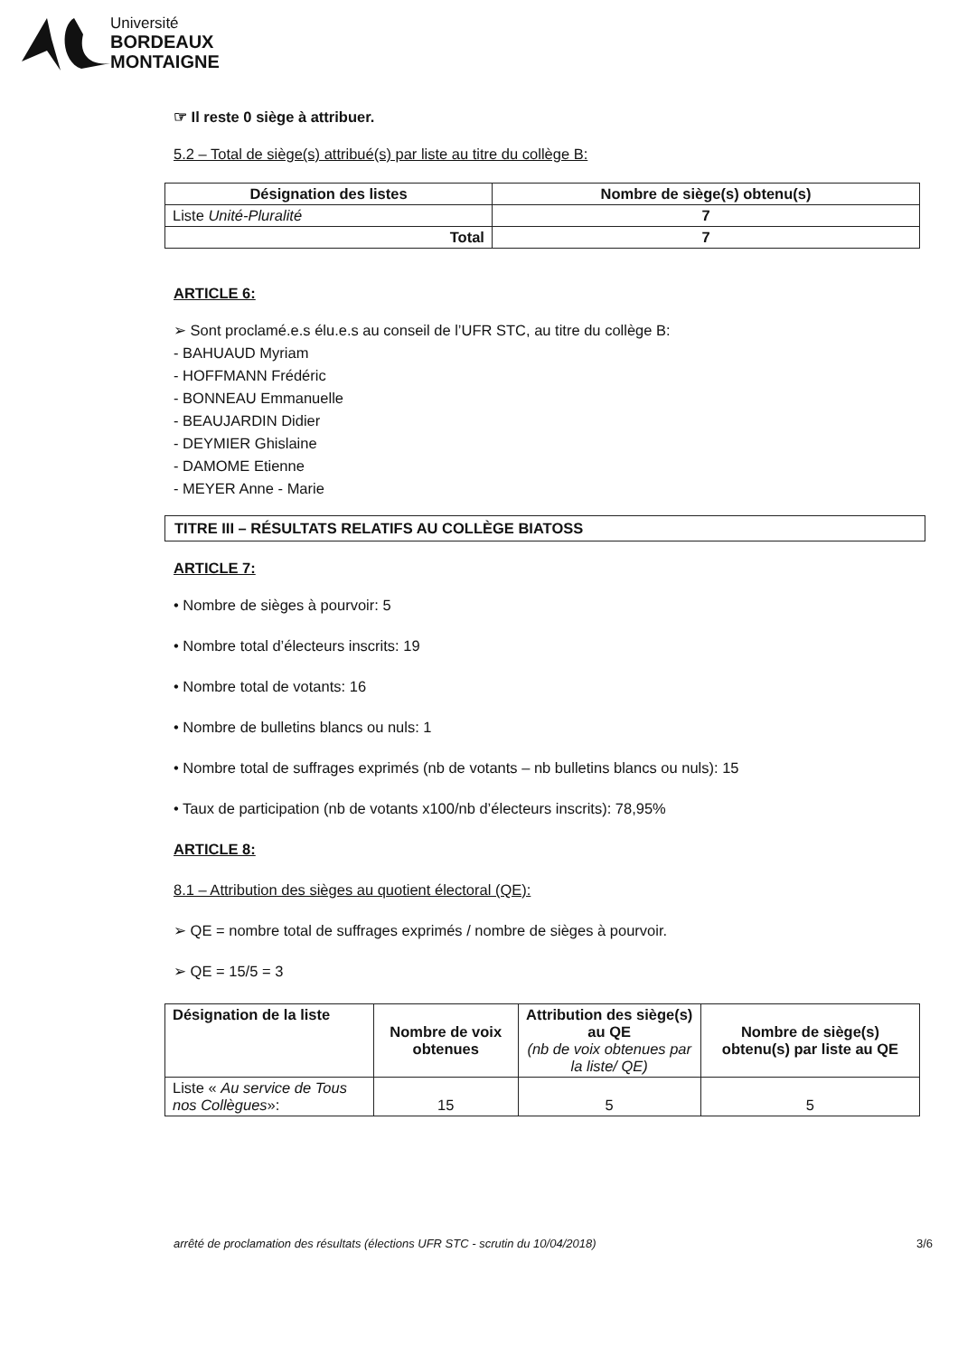Université
BORDEAUX
MONTAIGNE
☞ Il reste 0 siège à attribuer.
5.2 – Total de siège(s) attribué(s) par liste au titre du collège B:
| Désignation des listes | Nombre de siège(s) obtenu(s) |
| --- | --- |
| Liste Unité-Pluralité | 7 |
| Total | 7 |
ARTICLE 6:
➢ Sont proclamé.e.s élu.e.s au conseil de l’UFR STC, au titre du collège B:
- BAHUAUD Myriam
- HOFFMANN Frédéric
- BONNEAU Emmanuelle
- BEAUJARDIN Didier
- DEYMIER Ghislaine
- DAMOME Etienne
- MEYER Anne - Marie
TITRE III – RÉSULTATS RELATIFS AU COLLÈGE BIATOSS
ARTICLE 7:
• Nombre de sièges à pourvoir: 5
• Nombre total d’électeurs inscrits: 19
• Nombre total de votants: 16
• Nombre de bulletins blancs ou nuls: 1
• Nombre total de suffrages exprimés (nb de votants – nb bulletins blancs ou nuls): 15
• Taux de participation (nb de votants x100/nb d’électeurs inscrits): 78,95%
ARTICLE 8:
8.1 – Attribution des sièges au quotient électoral (QE):
➢ QE = nombre total de suffrages exprimés / nombre de sièges à pourvoir.
➢ QE = 15/5 = 3
| Désignation de la liste | Nombre de voix obtenues | Attribution des siège(s) au QE (nb de voix obtenues par la liste/ QE) | Nombre de siège(s) obtenu(s) par liste au QE |
| --- | --- | --- | --- |
| Liste « Au service de Tous nos Collègues »: | 15 | 5 | 5 |
arrêté de proclamation des résultats (élections UFR STC - scrutin du 10/04/2018) 3/6